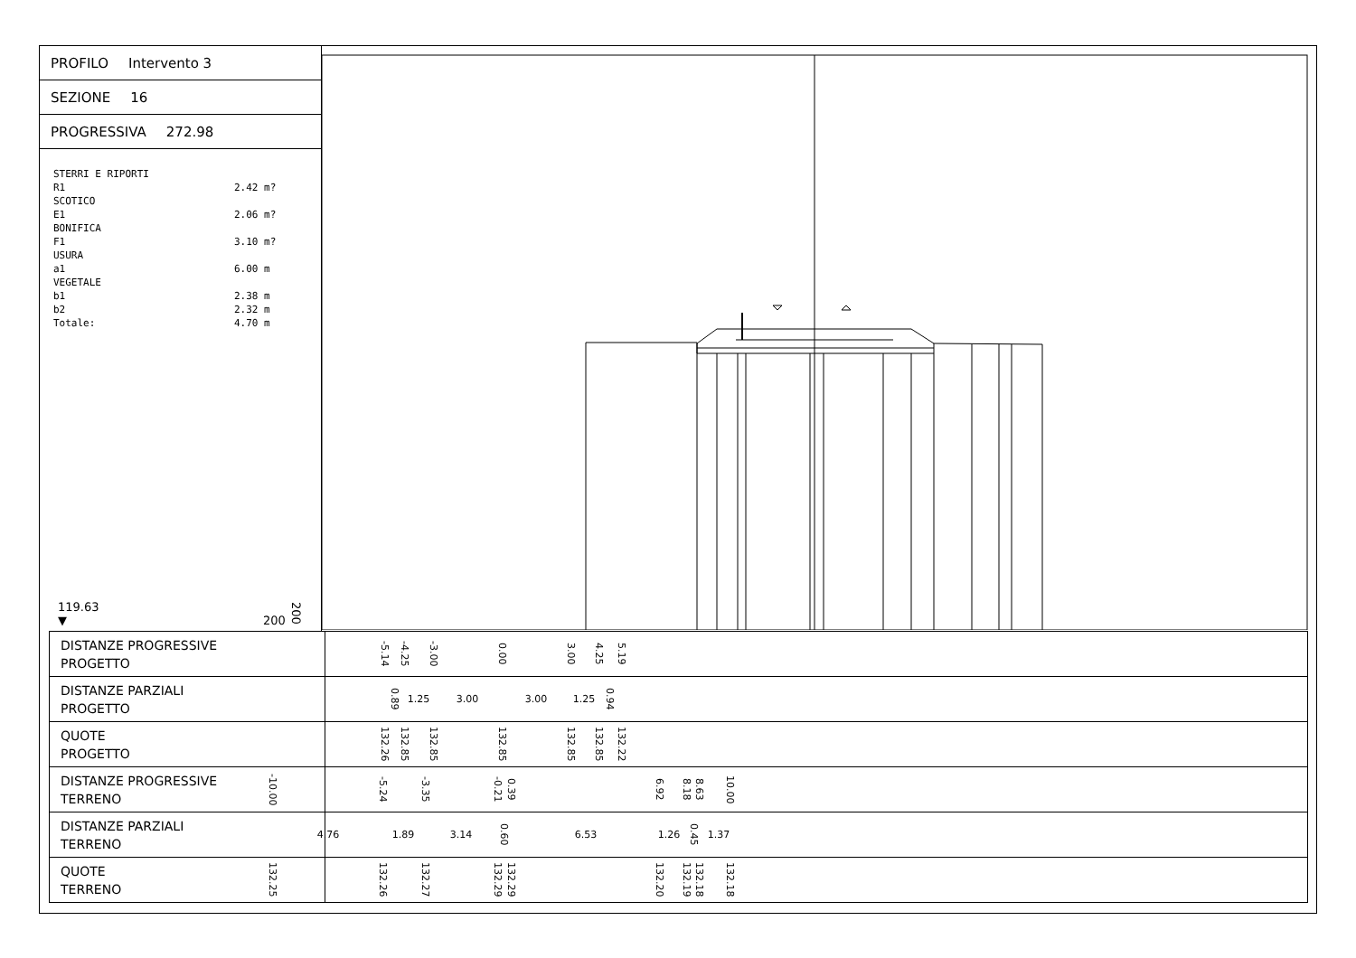PROFILO Intervento 3
SEZIONE 16
PROGRESSIVA 272.98
STERRI E RIPORTI
R1 2.42 m?
SCOTICO
E1 2.06 m?
BONIFICA
F1 3.10 m?
USURA
a1 6.00 m
VEGETALE
b1 2.38 m
b2 2.32 m
Totale: 4.70 m
119.63
▼
200 200
| DISTANZE PROGRESSIVE PROGETTO | -5.14 -4.25 -3.00 0.00 3.00 4.25 5.19 |
| DISTANZE PARZIALI PROGETTO | 0.89 1.25 3.00 3.00 1.25 0.94 |
| QUOTE PROGETTO | 132.26 132.85 132.85 132.85 132.85 132.85 132.22 |
| DISTANZE PROGRESSIVE TERRENO | -10.00 -5.24 -3.35 -0.21 0.39 6.92 8.18 8.63 10.00 |
| DISTANZE PARZIALI TERRENO | 4.76 1.89 3.14 0.60 6.53 1.26 0.45 1.37 |
| QUOTE TERRENO | 132.25 132.26 132.27 132.29 132.29 132.20 132.19 132.18 132.18 |